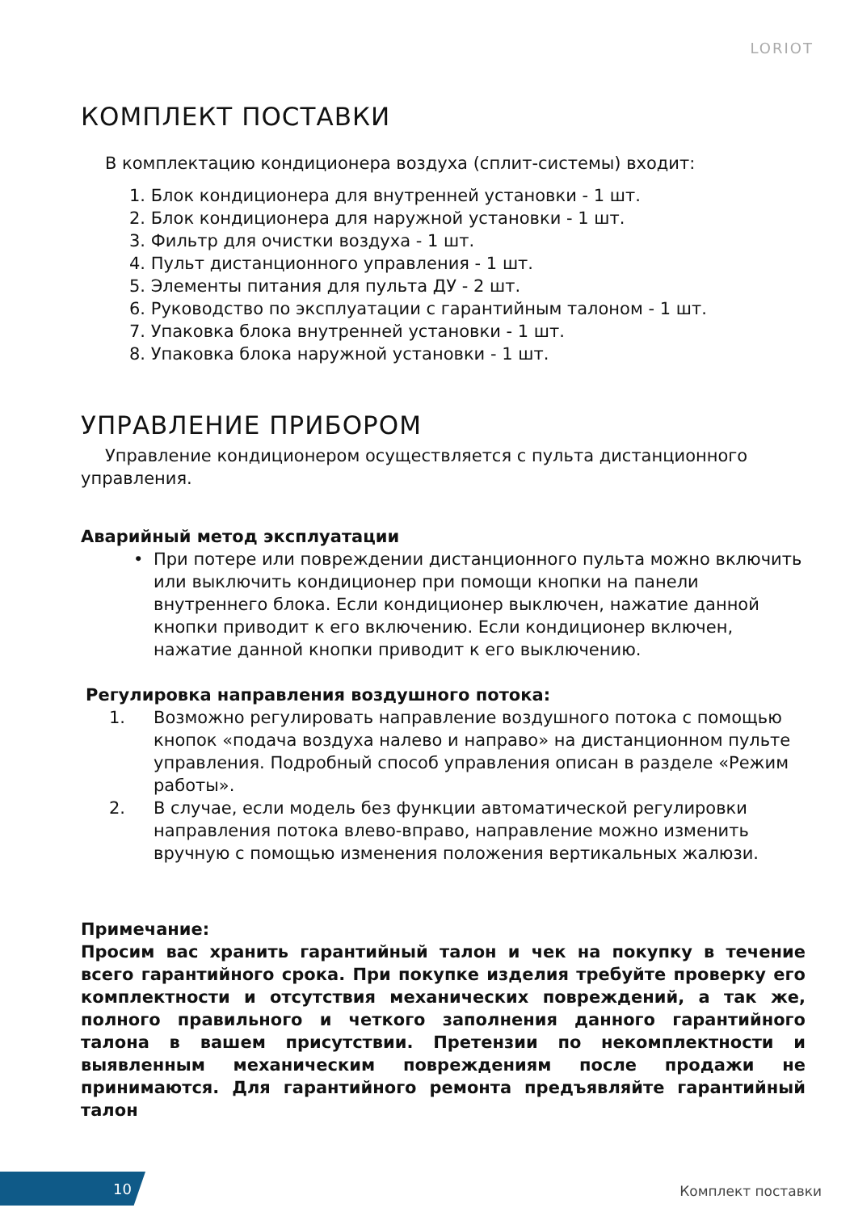LORIOT
КОМПЛЕКТ ПОСТАВКИ
В комплектацию кондиционера воздуха (сплит-системы) входит:
1. Блок кондиционера для внутренней установки - 1 шт.
2. Блок кондиционера для наружной установки - 1 шт.
3. Фильтр для очистки воздуха - 1 шт.
4. Пульт дистанционного управления - 1 шт.
5. Элементы питания для пульта ДУ - 2 шт.
6. Руководство по эксплуатации с гарантийным талоном - 1 шт.
7. Упаковка блока внутренней установки - 1 шт.
8. Упаковка блока наружной установки - 1 шт.
УПРАВЛЕНИЕ ПРИБОРОМ
Управление кондиционером осуществляется с пульта дистанционного управления.
Аварийный метод эксплуатации
• При потере или повреждении дистанционного пульта можно включить или выключить кондиционер при помощи кнопки на панели внутреннего блока. Если кондиционер выключен, нажатие данной кнопки приводит к его включению. Если кондиционер включен, нажатие данной кнопки приводит к его выключению.
Регулировка направления воздушного потока:
1. Возможно регулировать направление воздушного потока с помощью кнопок «подача воздуха налево и направо» на дистанционном пульте управления. Подробный способ управления описан в разделе «Режим работы».
2. В случае, если модель без функции автоматической регулировки направления потока влево-вправо, направление можно изменить вручную с помощью изменения положения вертикальных жалюзи.
Примечание:
Просим вас хранить гарантийный талон и чек на покупку в течение всего гарантийного срока. При покупке изделия требуйте проверку его комплектности и отсутствия механических повреждений, а так же, полного правильного и четкого заполнения данного гарантийного талона в вашем присутствии. Претензии по некомплектности и выявленным механическим повреждениям после продажи не принимаются. Для гарантийного ремонта предъявляйте гарантийный талон
10 Комплект поставки